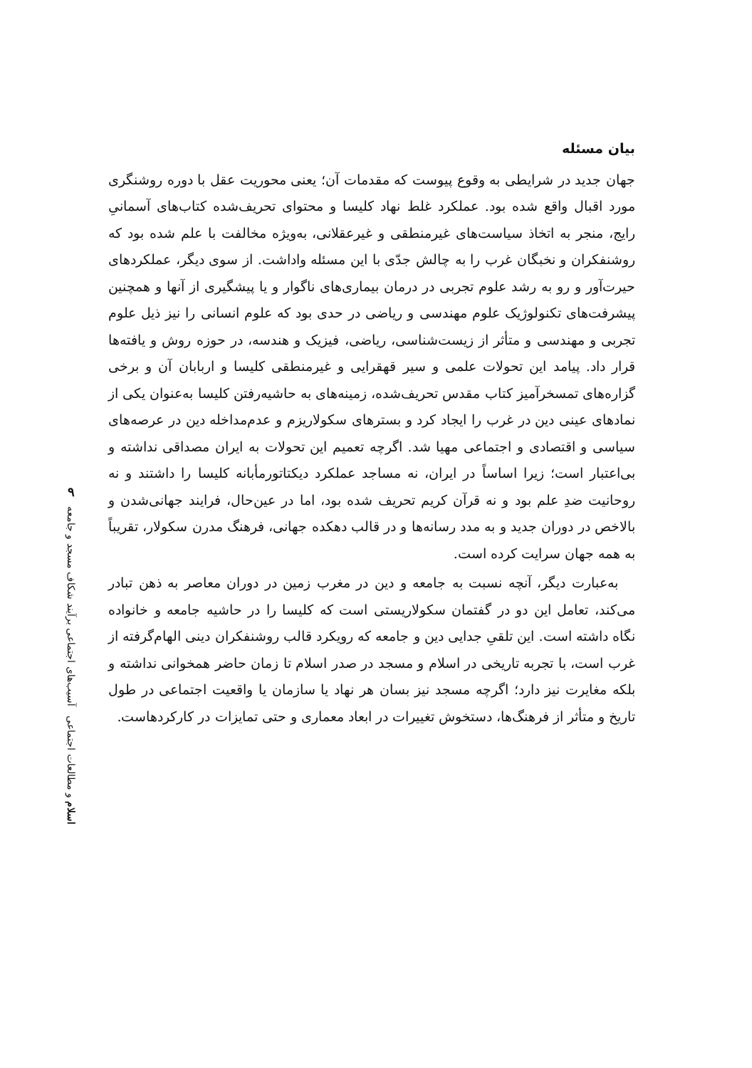بیان مسئله
جهان جدید در شرایطی به وقوع پیوست که مقدمات آن؛ یعنی محوریت عقل با دوره روشنگری مورد اقبال واقع شده بود. عملکرد غلط نهاد کلیسا و محتوای تحریف‌شده کتاب‌های آسمانیِ رایج، منجر به اتخاذ سیاست‌های غیرمنطقی و غیرعقلانی، به‌ویژه مخالفت با علم شده بود که روشنفکران و نخبگان غرب را به چالش جدّی با این مسئله واداشت. از سوی دیگر، عملکردهای حیرت‌آور و رو به رشد علوم تجربی در درمان بیماری‌های ناگوار و یا پیشگیری از آنها و همچنین پیشرفت‌های تکنولوژیک علوم مهندسی و ریاضی در حدی بود که علوم انسانی را نیز ذیل علوم تجربی و مهندسی و متأثر از زیست‌شناسی، ریاضی، فیزیک و هندسه، در حوزه روش و یافته‌ها قرار داد. پیامد این تحولات علمی و سیر قهقرایی و غیرمنطقی کلیسا و اربابان آن و برخی گزاره‌های تمسخرآمیز کتاب مقدس تحریف‌شده، زمینه‌های به حاشیه‌رفتن کلیسا به‌عنوان یکی از نمادهای عینی دین در غرب را ایجاد کرد و بسترهای سکولاریزم و عدم‌مداخله دین در عرصه‌های سیاسی و اقتصادی و اجتماعی مهیا شد. اگرچه تعمیم این تحولات به ایران مصداقی نداشته و بی‌اعتبار است؛ زیرا اساساً در ایران، نه مساجد عملکرد دیکتاتورمأبانه کلیسا را داشتند و نه روحانیت ضدِ علم بود و نه قرآن کریم تحریف شده بود، اما در عین‌حال، فرایند جهانی‌شدن و بالاخص در دوران جدید و به مدد رسانه‌ها و در قالب دهکده جهانی، فرهنگ مدرن سکولار، تقریباً به همه جهان سرایت کرده است.
به‌عبارت دیگر، آنچه نسبت به جامعه و دین در مغرب زمین در دوران معاصر به ذهن تبادر می‌کند، تعامل این دو در گفتمان سکولاریستی است که کلیسا را در حاشیه جامعه و خانواده نگاه داشته است. این تلقیِ جدایی دین و جامعه که رویکرد قالب روشنفکران دینی الهام‌گرفته از غرب است، با تجربه تاریخی در اسلام و مسجد در صدر اسلام تا زمان حاضر همخوانی نداشته و بلکه مغایرت نیز دارد؛ اگرچه مسجد نیز بسان هر نهاد یا سازمان یا واقعیت اجتماعی در طول تاریخ و متأثر از فرهنگ‌ها، دستخوش تغییرات در ابعاد معماری و حتی تمایزات در کارکردهاست.
۹
اسلام و مطالعات اجتماعی آسیب‌های اجتماعی برآیند شکاف مسجد و جامعه